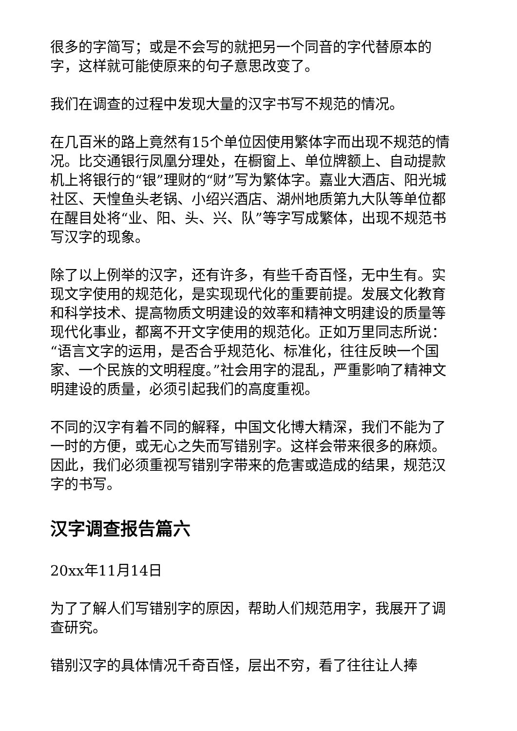很多的字简写；或是不会写的就把另一个同音的字代替原本的字，这样就可能使原来的句子意思改变了。
我们在调查的过程中发现大量的汉字书写不规范的情况。
在几百米的路上竟然有15个单位因使用繁体字而出现不规范的情况。比交通银行凤凰分理处，在橱窗上、单位牌额上、自动提款机上将银行的“银”理财的“财”写为繁体字。嘉业大酒店、阳光城社区、天惶鱼头老锅、小绍兴酒店、湖州地质第九大队等单位都在醒目处将“业、阳、头、兴、队”等字写成繁体，出现不规范书写汉字的现象。
除了以上例举的汉字，还有许多，有些千奇百怪，无中生有。实现文字使用的规范化，是实现现代化的重要前提。发展文化教育和科学技术、提高物质文明建设的效率和精神文明建设的质量等现代化事业，都离不开文字使用的规范化。正如万里同志所说：“语言文字的运用，是否合乎规范化、标准化，往往反映一个国家、一个民族的文明程度。”社会用字的混乱，严重影响了精神文明建设的质量，必须引起我们的高度重视。
不同的汉字有着不同的解释，中国文化博大精深，我们不能为了一时的方便，或无心之失而写错别字。这样会带来很多的麻烦。因此，我们必须重视写错别字带来的危害或造成的结果，规范汉字的书写。
汉字调查报告篇六
20xx年11月14日
为了了解人们写错别字的原因，帮助人们规范用字，我展开了调查研究。
错别汉字的具体情况千奇百怪，层出不穷，看了往往让人捧